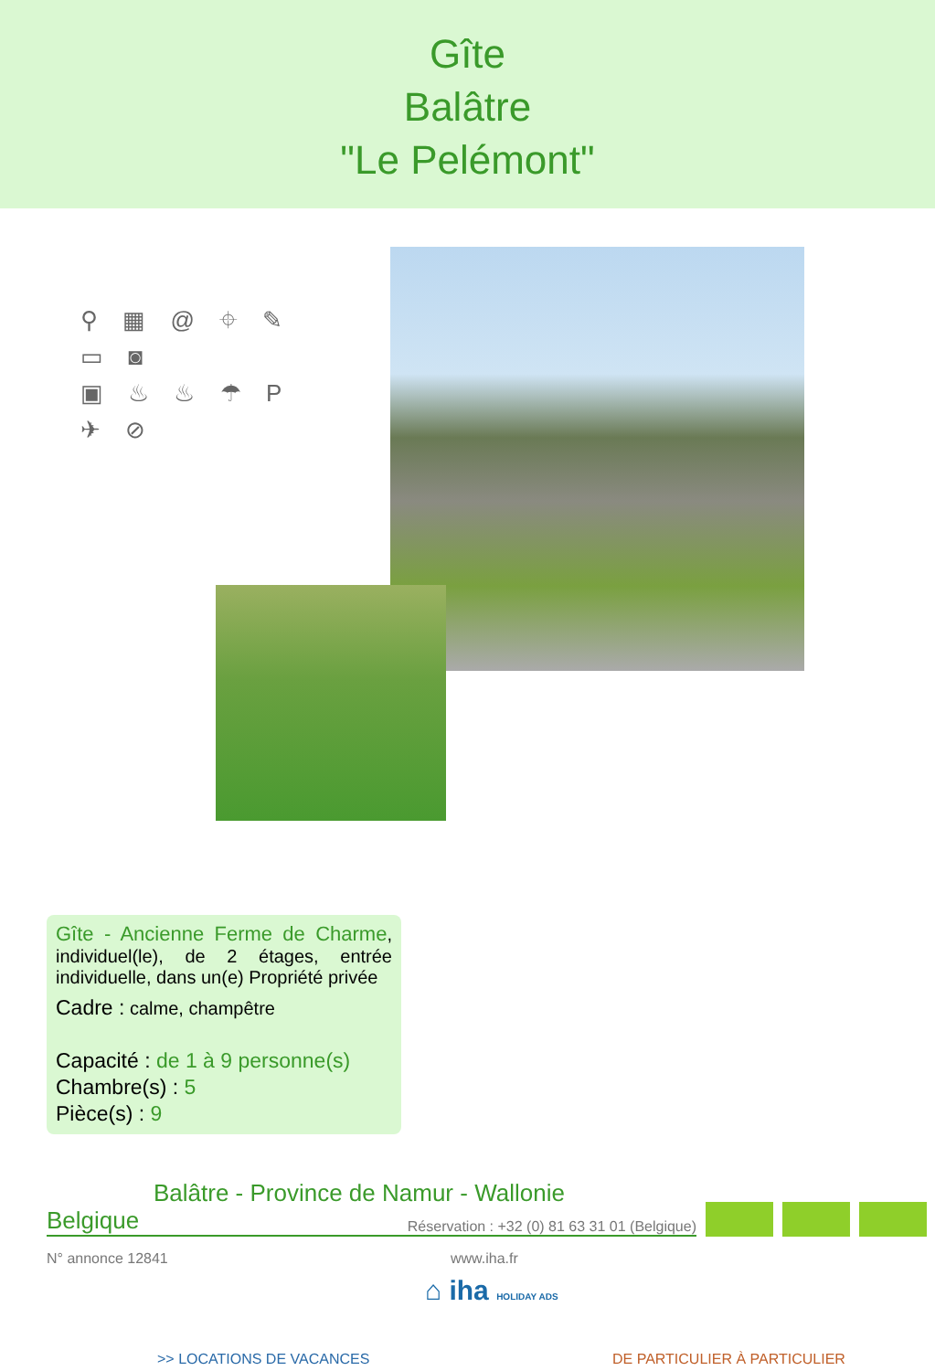Gîte
Balâtre
"Le Pelémont"
⚲ ▦ @ ⌖ ✎ ▭ ◙
▣ ♨ ♨ ☂ P ✈ ⊘
Gîte - Ancienne Ferme de Charme, individuel(le), de 2 étages, entrée individuelle, dans un(e) Propriété privée
Cadre : calme, champêtre
Capacité : de 1 à 9 personne(s)
Chambre(s) : 5
Pièce(s) : 9
Balâtre - Province de Namur - Wallonie
Belgique Réservation : +32 (0) 81 63 31 01 (Belgique)
N° annonce 12841 www.iha.fr
⌂ iha HOLIDAY ADS
>> LOCATIONS DE VACANCES DE PARTICULIER À PARTICULIER